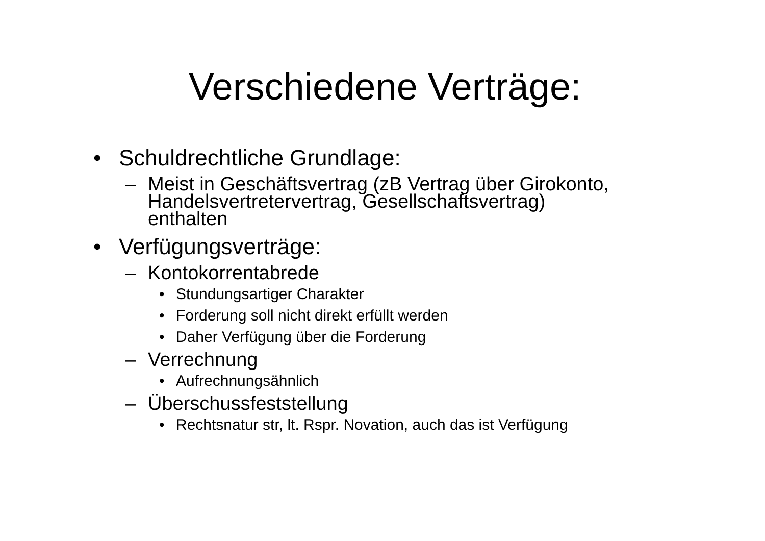Verschiedene Verträge:
• Schuldrechtliche Grundlage:
– Meist in Geschäftsvertrag (zB Vertrag über Girokonto,
Handelsvertretervertrag, Gesellschaftsvertrag)
enthalten
• Verfügungsverträge:
– Kontokorrentabrede
• Stundungsartiger Charakter
• Forderung soll nicht direkt erfüllt werden
• Daher Verfügung über die Forderung
– Verrechnung
• Aufrechnungsähnlich
– Überschussfeststellung
• Rechtsnatur str, lt. Rspr. Novation, auch das ist Verfügung